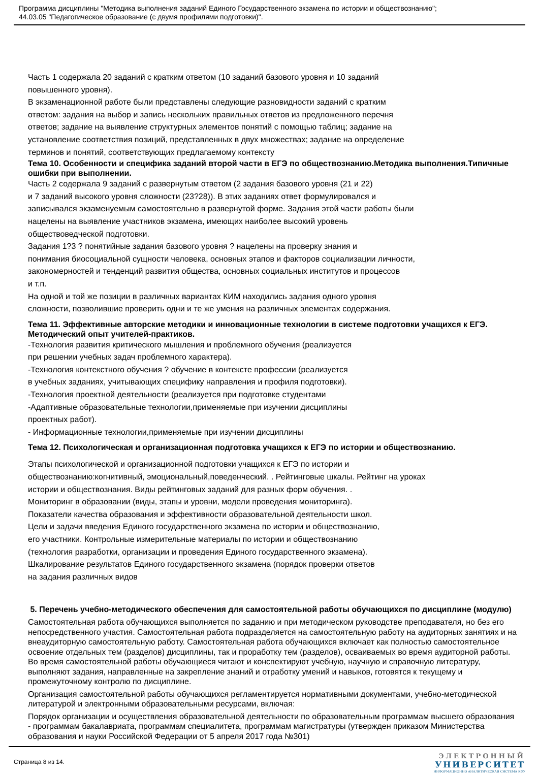Программа дисциплины "Методика выполнения заданий Единого Государственного экзамена по истории и обществознанию";
44.03.05 "Педагогическое образование (с двумя профилями подготовки)".
Часть 1 содержала 20 заданий с кратким ответом (10 заданий базового уровня и 10 заданий
повышенного уровня).
В экзаменационной работе были представлены следующие разновидности заданий с кратким
ответом: задания на выбор и запись нескольких правильных ответов из предложенного перечня
ответов; задание на выявление структурных элементов понятий с помощью таблиц; задание на
установление соответствия позиций, представленных в двух множествах; задание на определение
терминов и понятий, соответствующих предлагаемому контексту
Тема 10. Особенности и специфика заданий второй части в ЕГЭ по обществознанию.Методика выполнения.Типичные ошибки при выполнении.
Часть 2 содержала 9 заданий с развернутым ответом (2 задания базового уровня (21 и 22)
и 7 заданий высокого уровня сложности (23?28)). В этих заданиях ответ формулировался и
записывался экзаменуемым самостоятельно в развернутой форме. Задания этой части работы были
нацелены на выявление участников экзамена, имеющих наиболее высокий уровень
обществоведческой подготовки.
Задания 1?3 ? понятийные задания базового уровня ? нацелены на проверку знания и
понимания биосоциальной сущности человека, основных этапов и факторов социализации личности,
закономерностей и тенденций развития общества, основных социальных институтов и процессов
и т.п.
На одной и той же позиции в различных вариантах КИМ находились задания одного уровня
сложности, позволившие проверить одни и те же умения на различных элементах содержания.
Тема 11. Эффективные авторские методики и инновационные технологии в системе подготовки учащихся к ЕГЭ. Методический опыт учителей-практиков.
-Технология развития критического мышления и проблемного обучения (реализуется
при решении учебных задач проблемного характера).
-Технология контекстного обучения ? обучение в контексте профессии (реализуется
в учебных заданиях, учитывающих специфику направления и профиля подготовки).
-Технология проектной деятельности (реализуется при подготовке студентами
-Адаптивные образовательные технологии,применяемые при изучении дисциплины
проектных работ).
- Информационные технологии,применяемые при изучении дисциплины
Тема 12. Психологическая и организационная подготовка учащихся к ЕГЭ по истории и обществознанию.
Этапы психологической и организационной подготовки учащихся к ЕГЭ по истории и
обществознанию:когнитивный, эмоциональный,поведенческий. . Рейтинговые шкалы. Рейтинг на уроках
истории и обществознания. Виды рейтинговых заданий для разных форм обучения. .
Мониторинг в образовании (виды, этапы и уровни, модели проведения мониторинга).
Показатели качества образования и эффективности образовательной деятельности школ.
Цели и задачи введения Единого государственного экзамена по истории и обществознанию,
его участники. Контрольные измерительные материалы по истории и обществознанию
(технология разработки, организации и проведения Единого государственного экзамена).
Шкалирование результатов Единого государственного экзамена (порядок проверки ответов
на задания различных видов
5. Перечень учебно-методического обеспечения для самостоятельной работы обучающихся по дисциплине (модулю)
Самостоятельная работа обучающихся выполняется по заданию и при методическом руководстве преподавателя, но без его непосредственного участия. Самостоятельная работа подразделяется на самостоятельную работу на аудиторных занятиях и на внеаудиторную самостоятельную работу. Самостоятельная работа обучающихся включает как полностью самостоятельное освоение отдельных тем (разделов) дисциплины, так и проработку тем (разделов), осваиваемых во время аудиторной работы. Во время самостоятельной работы обучающиеся читают и конспектируют учебную, научную и справочную литературу, выполняют задания, направленные на закрепление знаний и отработку умений и навыков, готовятся к текущему и промежуточному контролю по дисциплине.
Организация самостоятельной работы обучающихся регламентируется нормативными документами, учебно-методической литературой и электронными образовательными ресурсами, включая:
Порядок организации и осуществления образовательной деятельности по образовательным программам высшего образования - программам бакалавриата, программам специалитета, программам магистратуры (утвержден приказом Министерства образования и науки Российской Федерации от 5 апреля 2017 года №301)
Страница 8 из 14.
ЭЛЕКТРОННЫЙ
УНИВЕРСИТЕТ
ИНФОРМАЦИОННО АНАЛИТИЧЕСКАЯ СИСТЕМА КФУ